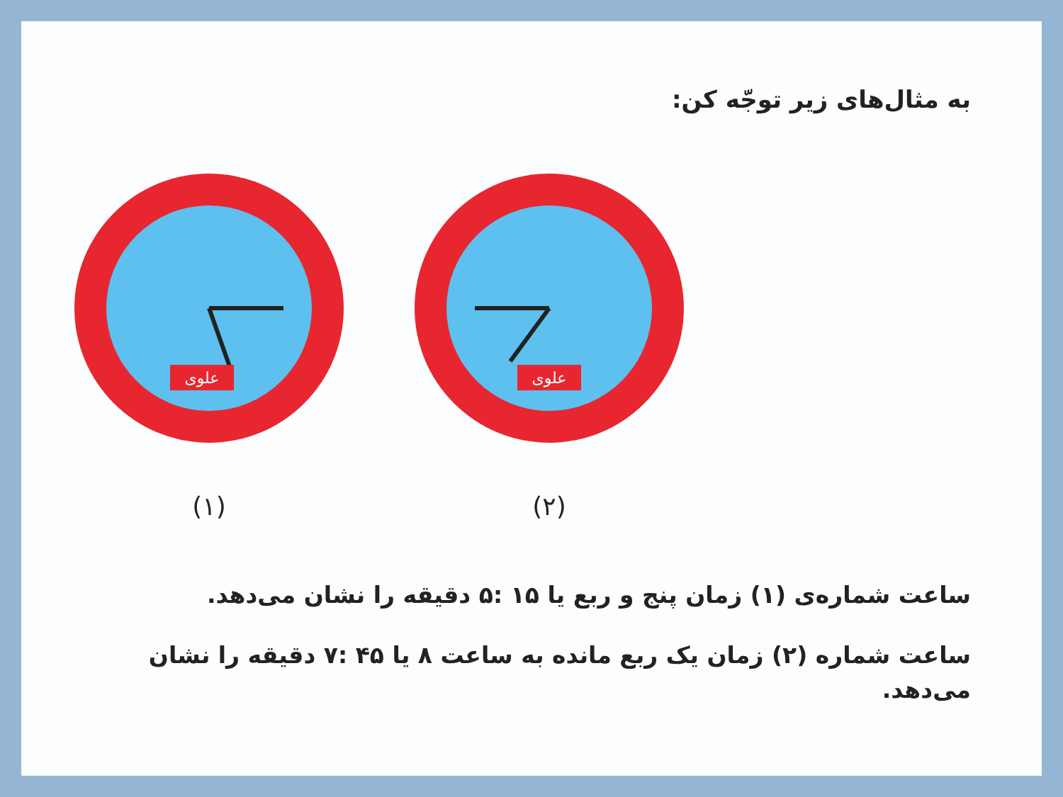به مثال‌های زیر توجّه کن:
علوی
(۱)
علوی
(۲)
ساعت شماره‌ی (۱) زمان پنج و ربع یا ۱۵ :۵ دقیقه را نشان می‌دهد.
ساعت شماره (۲) زمان یک ربع مانده به ساعت ۸ یا ۴۵ :۷ دقیقه را نشان می‌دهد.